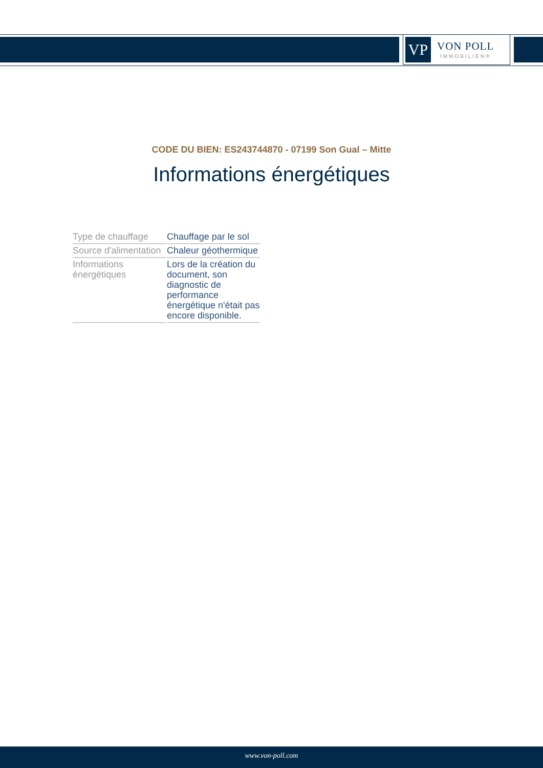VP
VON POLL
IMMOBILIEN®
CODE DU BIEN: ES243744870 - 07199 Son Gual – Mitte
Informations énergétiques
| Type de chauffage | Chauffage par le sol |
| Source d'alimentation | Chaleur géothermique |
| Informations énergétiques | Lors de la création du document, son diagnostic de performance énergétique n'était pas encore disponible. |
www.von-poll.com